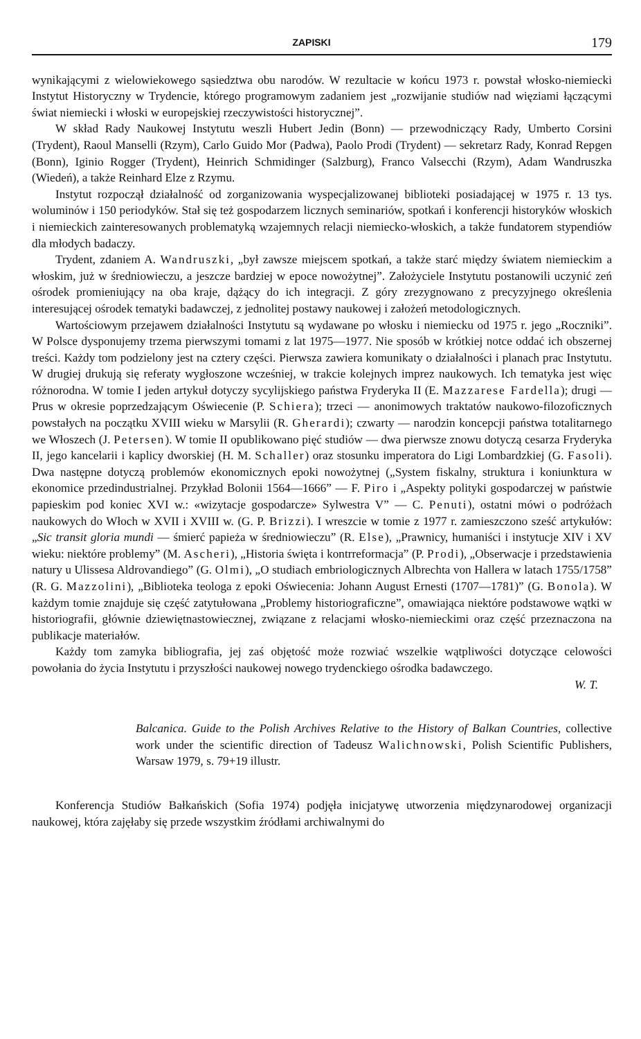ZAPISKI 179
wynikającymi z wielowiekowego sąsiedztwa obu narodów. W rezultacie w końcu 1973 r. powstał włosko-niemiecki Instytut Historyczny w Trydencie, którego programowym zadaniem jest „rozwijanie studiów nad więziami łączącymi świat niemiecki i włoski w europejskiej rzeczywistości historycznej”.
W skład Rady Naukowej Instytutu weszli Hubert Jedin (Bonn) — przewodniczący Rady, Umberto Corsini (Trydent), Raoul Manselli (Rzym), Carlo Guido Mor (Padwa), Paolo Prodi (Trydent) — sekretarz Rady, Konrad Repgen (Bonn), Iginio Rogger (Trydent), Heinrich Schmidinger (Salzburg), Franco Valsecchi (Rzym), Adam Wandruszka (Wiedeń), a także Reinhard Elze z Rzymu.
Instytut rozpoczął działalność od zorganizowania wyspecjalizowanej biblioteki posiadającej w 1975 r. 13 tys. woluminów i 150 periodyków. Stał się też gospodarzem licznych seminariów, spotkań i konferencji historyków włoskich i niemieckich zainteresowanych problematyką wzajemnych relacji niemiecko-włoskich, a także fundatorem stypendiów dla młodych badaczy.
Trydent, zdaniem A. Wandruszki, „był zawsze miejscem spotkań, a także starć między światem niemieckim a włoskim, już w średniowieczu, a jeszcze bardziej w epoce nowożytnej”. Założyciele Instytutu postanowili uczynić zeń ośrodek promieniujący na oba kraje, dążący do ich integracji. Z góry zrezygnowano z precyzyjnego określenia interesującej ośrodek tematyki badawczej, z jednolitej postawy naukowej i założeń metodologicznych.
Wartościowym przejawem działalności Instytutu są wydawane po włosku i niemiecku od 1975 r. jego „Roczniki”. W Polsce dysponujemy trzema pierwszymi tomami z lat 1975—1977. Nie sposób w krótkiej notce oddać ich obszernej treści. Każdy tom podzielony jest na cztery części. Pierwsza zawiera komunikaty o działalności i planach prac Instytutu. W drugiej drukują się referaty wygłoszone wcześniej, w trakcie kolejnych imprez naukowych. Ich tematyka jest więc różnorodna. W tomie I jeden artykuł dotyczy sycylijskiego państwa Fryderyka II (E. Mazzarese Fardella); drugi — Prus w okresie poprzedzającym Oświecenie (P. Schiera); trzeci — anonimowych traktatów naukowo-filozoficznych powstałych na początku XVIII wieku w Marsylii (R. Gherardi); czwarty — narodzin koncepcji państwa totalitarnego we Włoszech (J. Petersen). W tomie II opublikowano pięć studiów — dwa pierwsze znowu dotyczą cesarza Fryderyka II, jego kancelarii i kaplicy dworskiej (H. M. Schaller) oraz stosunku imperatora do Ligi Lombardzkiej (G. Fasoli). Dwa następne dotyczą problemów ekonomicznych epoki nowożytnej („System fiskalny, struktura i koniunktura w ekonomice przedindustrialnej. Przykład Bolonii 1564—1666” — F. Piro i „Aspekty polityki gospodarczej w państwie papieskim pod koniec XVI w.: «wizytacje gospodarcze» Sylwestra V” — C. Penuti), ostatni mówi o podróżach naukowych do Włoch w XVII i XVIII w. (G. P. Brizzi). I wreszcie w tomie z 1977 r. zamieszczono sześć artykułów: „Sic transit gloria mundi — śmierć papieża w średniowieczu” (R. Else), „Prawnicy, humaniści i instytucje XIV i XV wieku: niektóre problemy” (M. Ascheri), „Historia święta i kontrreformacja” (P. Prodi), „Obserwacje i przedstawienia natury u Ulissesa Aldrovandiego” (G. Olmi), „O studiach embriologicznych Albrechta von Hallera w latach 1755/1758” (R. G. Mazzolini), „Biblioteka teologa z epoki Oświecenia: Johann August Ernesti (1707—1781)” (G. Bonola). W każdym tomie znajduje się część zatytułowana „Problemy historiograficzne”, omawiająca niektóre podstawowe wątki w historiografii, głównie dziewiętnastowiecznej, związane z relacjami włosko-niemieckimi oraz część przeznaczona na publikacje materiałów.
Każdy tom zamyka bibliografia, jej zaś objętość może rozwiać wszelkie wątpliwości dotyczące celowości powołania do życia Instytutu i przyszłości naukowej nowego trydenckiego ośrodka badawczego.
W. T.
Balcanica. Guide to the Polish Archives Relative to the History of Balkan Countries, collective work under the scientific direction of Tadeusz Walichnowski, Polish Scientific Publishers, Warsaw 1979, s. 79+19 illustr.
Konferencja Studiów Bałkańskich (Sofia 1974) podjęła inicjatywę utworzenia międzynarodowej organizacji naukowej, która zajęłaby się przede wszystkim źródłami archiwalnymi do